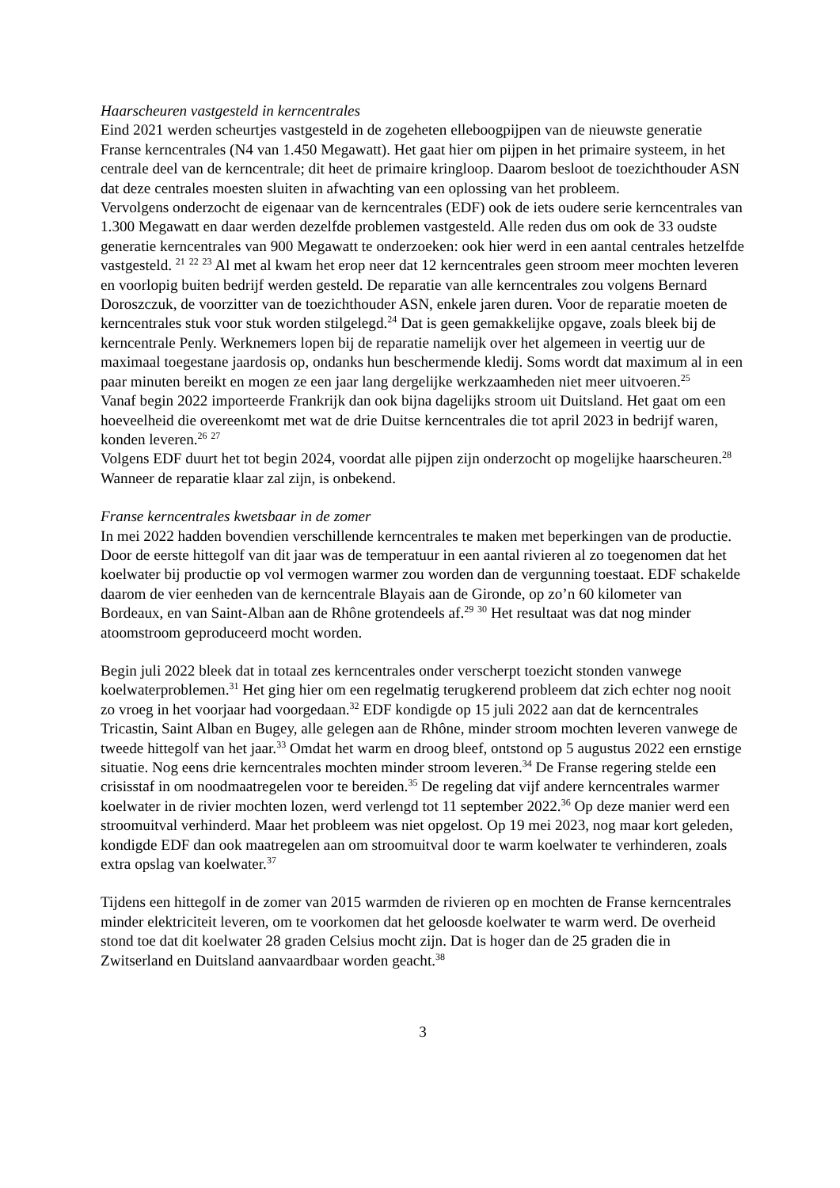Haarscheuren vastgesteld in kerncentrales
Eind 2021 werden scheurtjes vastgesteld in de zogeheten elleboogpijpen van de nieuwste generatie Franse kerncentrales (N4 van 1.450 Megawatt). Het gaat hier om pijpen in het primaire systeem, in het centrale deel van de kerncentrale; dit heet de primaire kringloop. Daarom besloot de toezichthouder ASN dat deze centrales moesten sluiten in afwachting van een oplossing van het probleem.
Vervolgens onderzocht de eigenaar van de kerncentrales (EDF) ook de iets oudere serie kerncentrales van 1.300 Megawatt en daar werden dezelfde problemen vastgesteld. Alle reden dus om ook de 33 oudste generatie kerncentrales van 900 Megawatt te onderzoeken: ook hier werd in een aantal centrales hetzelfde vastgesteld. <sup>21</sup> <sup>22</sup> <sup>23</sup> Al met al kwam het erop neer dat 12 kerncentrales geen stroom meer mochten leveren en voorlopig buiten bedrijf werden gesteld. De reparatie van alle kerncentrales zou volgens Bernard Doroszczuk, de voorzitter van de toezichthouder ASN, enkele jaren duren. Voor de reparatie moeten de kerncentrales stuk voor stuk worden stilgelegd.<sup>24</sup> Dat is geen gemakkelijke opgave, zoals bleek bij de kerncentrale Penly. Werknemers lopen bij de reparatie namelijk over het algemeen in veertig uur de maximaal toegestane jaardosis op, ondanks hun beschermende kledij. Soms wordt dat maximum al in een paar minuten bereikt en mogen ze een jaar lang dergelijke werkzaamheden niet meer uitvoeren.<sup>25</sup>
Vanaf begin 2022 importeerde Frankrijk dan ook bijna dagelijks stroom uit Duitsland. Het gaat om een hoeveelheid die overeenkomt met wat de drie Duitse kerncentrales die tot april 2023 in bedrijf waren, konden leveren.<sup>26</sup> <sup>27</sup>
Volgens EDF duurt het tot begin 2024, voordat alle pijpen zijn onderzocht op mogelijke haarscheuren.<sup>28</sup> Wanneer de reparatie klaar zal zijn, is onbekend.
Franse kerncentrales kwetsbaar in de zomer
In mei 2022 hadden bovendien verschillende kerncentrales te maken met beperkingen van de productie. Door de eerste hittegolf van dit jaar was de temperatuur in een aantal rivieren al zo toegenomen dat het koelwater bij productie op vol vermogen warmer zou worden dan de vergunning toestaat. EDF schakelde daarom de vier eenheden van de kerncentrale Blayais aan de Gironde, op zo’n 60 kilometer van Bordeaux, en van Saint-Alban aan de Rhône grotendeels af.<sup>29</sup> <sup>30</sup> Het resultaat was dat nog minder atoomstroom geproduceerd mocht worden.
Begin juli 2022 bleek dat in totaal zes kerncentrales onder verscherpt toezicht stonden vanwege koelwaterproblemen.<sup>31</sup> Het ging hier om een regelmatig terugkerend probleem dat zich echter nog nooit zo vroeg in het voorjaar had voorgedaan.<sup>32</sup> EDF kondigde op 15 juli 2022 aan dat de kerncentrales Tricastin, Saint Alban en Bugey, alle gelegen aan de Rhône, minder stroom mochten leveren vanwege de tweede hittegolf van het jaar.<sup>33</sup> Omdat het warm en droog bleef, ontstond op 5 augustus 2022 een ernstige situatie. Nog eens drie kerncentrales mochten minder stroom leveren.<sup>34</sup> De Franse regering stelde een crisisstaf in om noodmaatregelen voor te bereiden.<sup>35</sup> De regeling dat vijf andere kerncentrales warmer koelwater in de rivier mochten lozen, werd verlengd tot 11 september 2022.<sup>36</sup> Op deze manier werd een stroomuitval verhinderd. Maar het probleem was niet opgelost. Op 19 mei 2023, nog maar kort geleden, kondigde EDF dan ook maatregelen aan om stroomuitval door te warm koelwater te verhinderen, zoals extra opslag van koelwater.<sup>37</sup>
Tijdens een hittegolf in de zomer van 2015 warmden de rivieren op en mochten de Franse kerncentrales minder elektriciteit leveren, om te voorkomen dat het geloosde koelwater te warm werd. De overheid stond toe dat dit koelwater 28 graden Celsius mocht zijn. Dat is hoger dan de 25 graden die in Zwitserland en Duitsland aanvaardbaar worden geacht.<sup>38</sup>
3